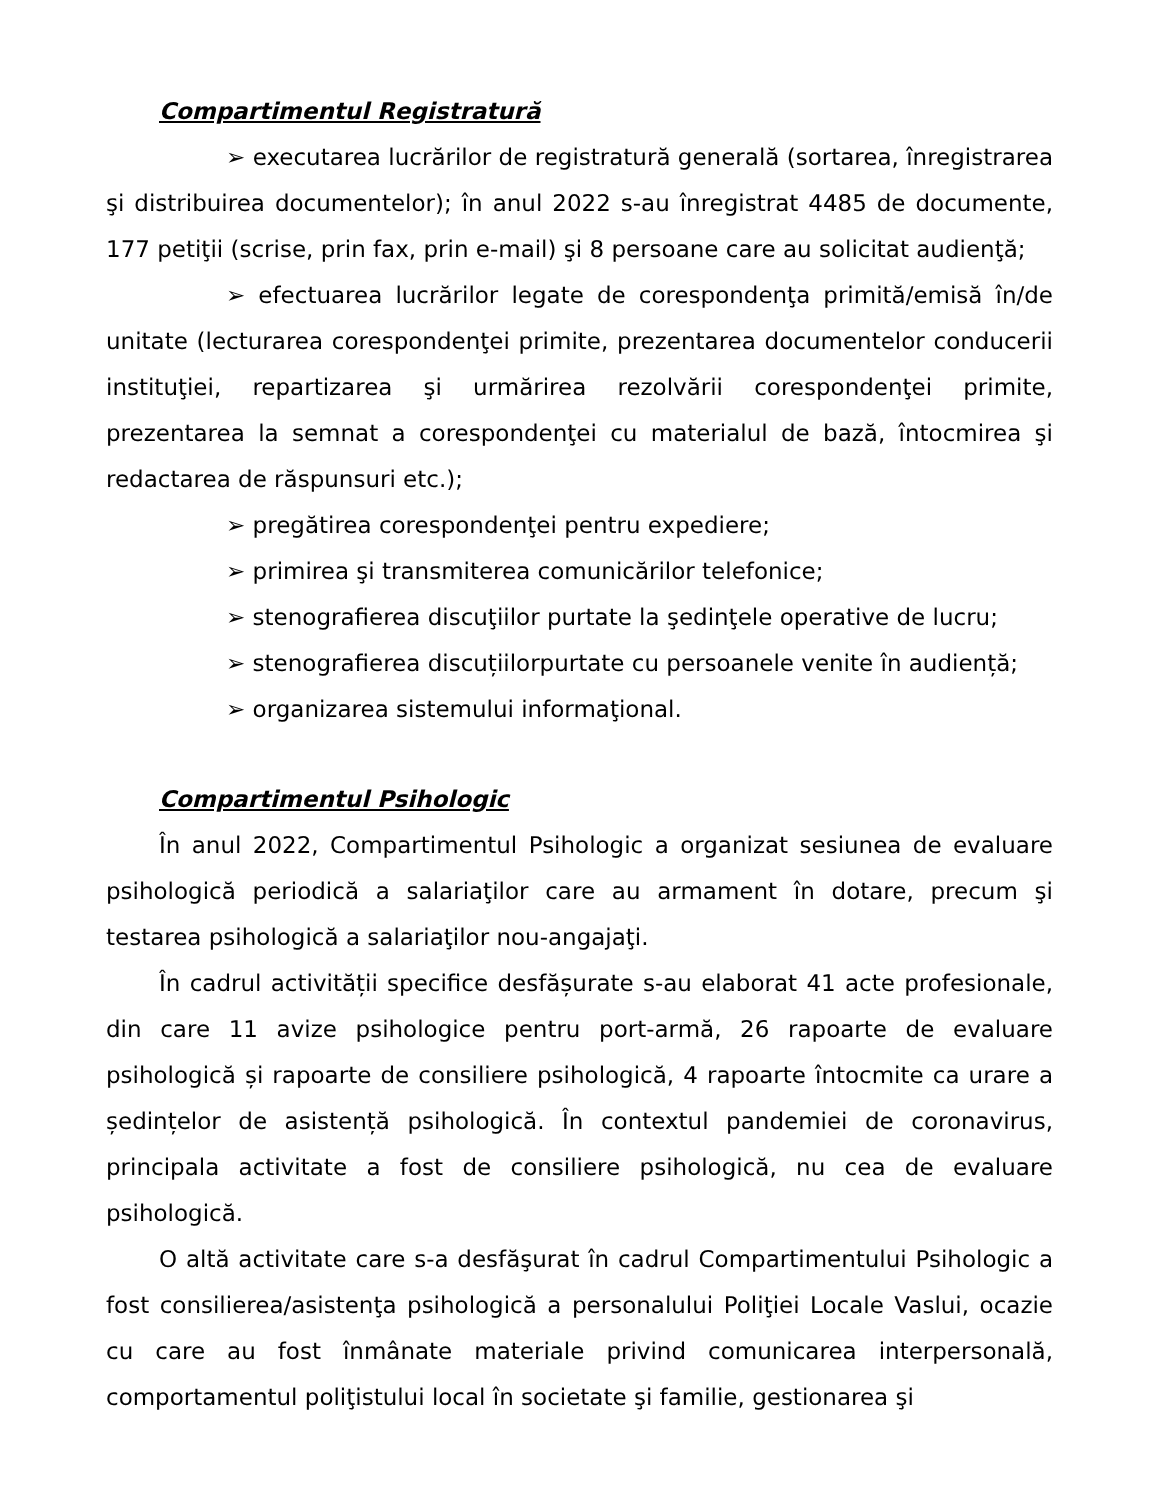Compartimentul Registratură
➢ executarea lucrărilor de registratură generală (sortarea, înregistrarea şi distribuirea documentelor); în anul 2022 s-au înregistrat 4485 de documente, 177 petiţii (scrise, prin fax, prin e-mail) şi 8 persoane care au solicitat audienţă;
➢ efectuarea lucrărilor legate de corespondenţa primită/emisă în/de unitate (lecturarea corespondenţei primite, prezentarea documentelor conducerii instituţiei, repartizarea şi urmărirea rezolvării corespondenţei primite, prezentarea la semnat a corespondenţei cu materialul de bază, întocmirea şi redactarea de răspunsuri etc.);
➢ pregătirea corespondenţei pentru expediere;
➢ primirea şi transmiterea comunicărilor telefonice;
➢ stenografierea discuţiilor purtate la şedinţele operative de lucru;
➢ stenografierea discuțiilorpurtate cu persoanele venite în audiență;
➢ organizarea sistemului informaţional.
Compartimentul Psihologic
În anul 2022, Compartimentul Psihologic a organizat sesiunea de evaluare psihologică periodică a salariaţilor care au armament în dotare, precum şi testarea psihologică a salariaţilor nou-angajaţi.
În cadrul activității specifice desfășurate s-au elaborat 41 acte profesionale, din care 11 avize psihologice pentru port-armă, 26 rapoarte de evaluare psihologică și rapoarte de consiliere psihologică, 4 rapoarte întocmite ca urare a ședințelor de asistență psihologică. În contextul pandemiei de coronavirus, principala activitate a fost de consiliere psihologică, nu cea de evaluare psihologică.
O altă activitate care s-a desfăşurat în cadrul Compartimentului Psihologic a fost consilierea/asistenţa psihologică a personalului Poliţiei Locale Vaslui, ocazie cu care au fost înmânate materiale privind comunicarea interpersonală, comportamentul poliţistului local în societate şi familie, gestionarea şi